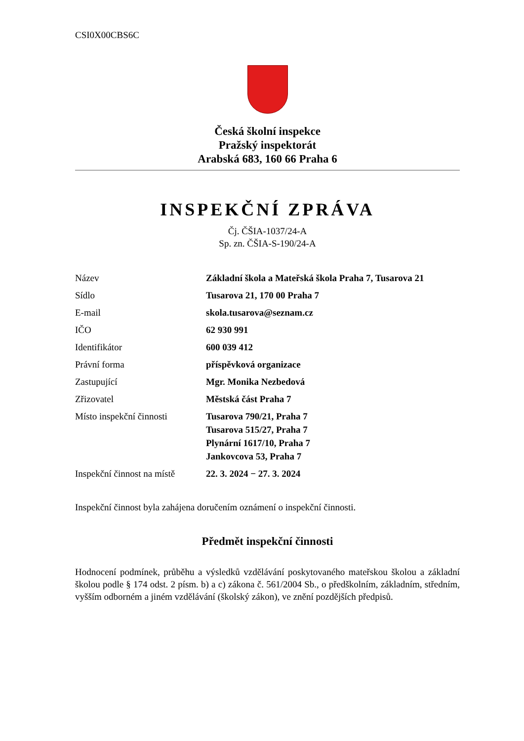CSI0X00CBS6C
Česká školní inspekce
Pražský inspektorát
Arabská 683, 160 66 Praha 6
INSPEKČNÍ ZPRÁVA
Čj. ČŠIA-1037/24-A
Sp. zn. ČŠIA-S-190/24-A
| Název | Základní škola a Mateřská škola Praha 7, Tusarova 21 |
| Sídlo | Tusarova 21, 170 00 Praha 7 |
| E-mail | skola.tusarova@seznam.cz |
| IČO | 62 930 991 |
| Identifikátor | 600 039 412 |
| Právní forma | příspěvková organizace |
| Zastupující | Mgr. Monika Nezbedová |
| Zřizovatel | Městská část Praha 7 |
| Místo inspekční činnosti | Tusarova 790/21, Praha 7 Tusarova 515/27, Praha 7 Plynární 1617/10, Praha 7 Jankovcova 53, Praha 7 |
| Inspekční činnost na místě | 22. 3. 2024 − 27. 3. 2024 |
Inspekční činnost byla zahájena doručením oznámení o inspekční činnosti.
Předmět inspekční činnosti
Hodnocení podmínek, průběhu a výsledků vzdělávání poskytovaného mateřskou školou a základní školou podle § 174 odst. 2 písm. b) a c) zákona č. 561/2004 Sb., o předškolním, základním, středním, vyšším odborném a jiném vzdělávání (školský zákon), ve znění pozdějších předpisů.